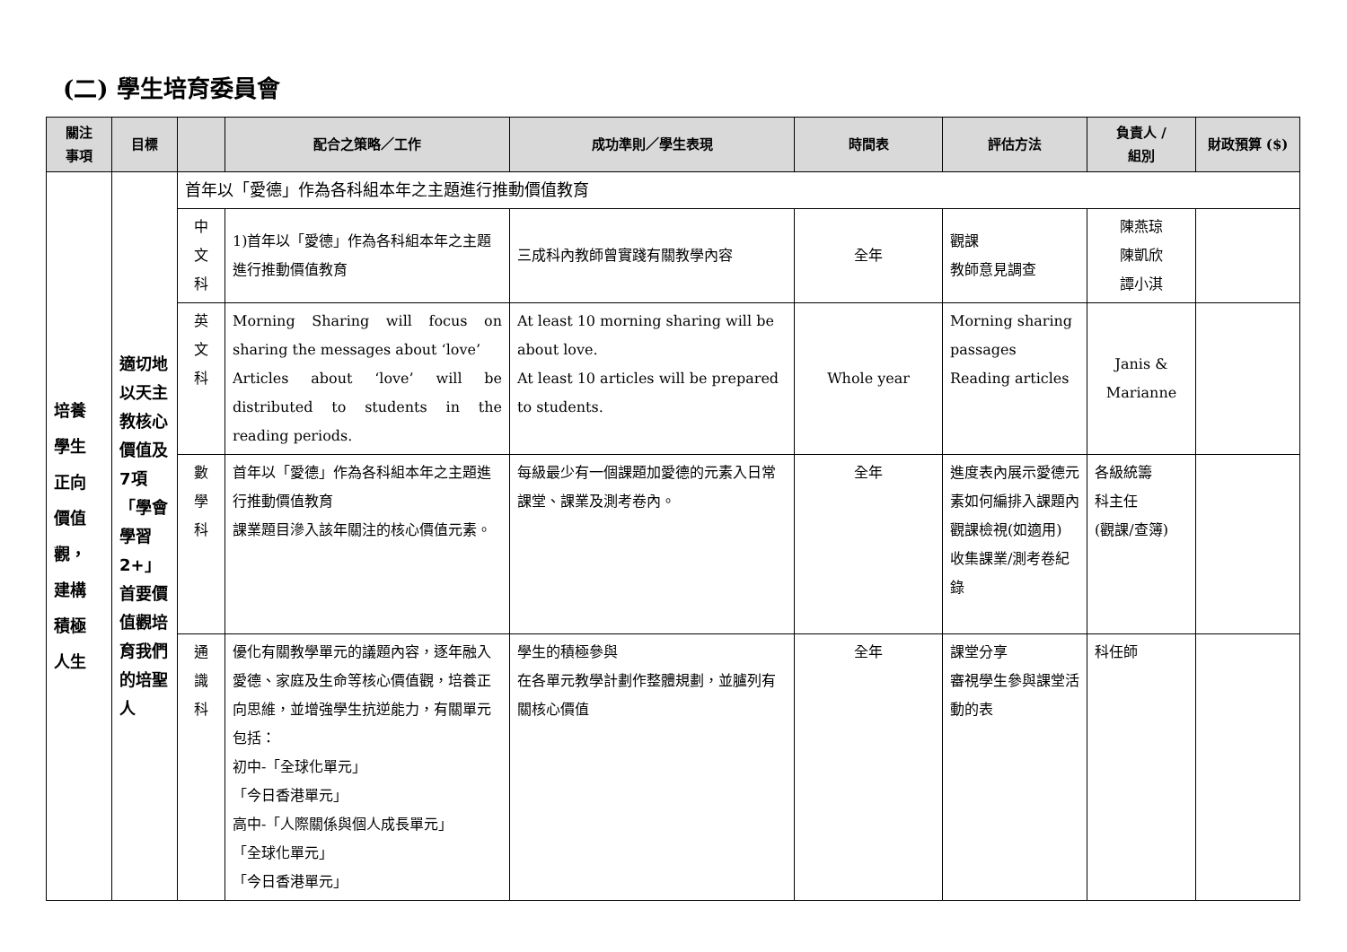(二) 學生培育委員會
| 關注 事項 | 目標 | | 配合之策略／工作 | 成功準則／學生表現 | 時間表 | 評估方法 | 負責人 / 組別 | 財政預算 ($) |
| --- | --- | --- | --- | --- | --- | --- | --- | --- |
| 培養 學生 正向 價值 觀， 建構 積極 人生 | 適切地以天主教核心價值及7項「學會學習2+」首要價值觀培育我們的培聖人 | 首年以「愛德」作為各科組本年之主題進行推動價值教育 | | | | | | |
| | | 中 文 科 | 1)首年以「愛德」作為各科組本年之主題進行推動價值教育 | 三成科內教師曾實踐有關教學內容 | 全年 | 觀課 教師意見調查 | 陳燕琼 陳凱欣 譚小淇 | |
| | | 英 文 科 | Morning Sharing will focus on sharing the messages about ‘love’ Articles about ‘love’ will be distributed to students in the reading periods. | At least 10 morning sharing will be about love. At least 10 articles will be prepared to students. | Whole year | Morning sharing passages Reading articles | Janis & Marianne | |
| | | 數 學 科 | 首年以「愛德」作為各科組本年之主題進行推動價值教育 課業題目滲入該年關注的核心價值元素。 | 每級最少有一個課題加愛德的元素入日常課堂、課業及測考卷內。 | 全年 | 進度表內展示愛德元素如何編排入課題內 觀課檢視(如適用) 收集課業/測考卷紀錄 | 各級統籌 科主任 (觀課/查簿) | |
| | | 通 識 科 | 優化有關教學單元的議題內容，逐年融入愛德、家庭及生命等核心價值觀，培養正向思維，並增強學生抗逆能力，有關單元包括： 初中-「全球化單元」 「今日香港單元」 高中-「人際關係與個人成長單元」 「全球化單元」 「今日香港單元」 | 學生的積極參與 在各單元教學計劃作整體規劃，並臚列有關核心價值 | 全年 | 課堂分享 審視學生參與課堂活動的表 | 科任師 | |